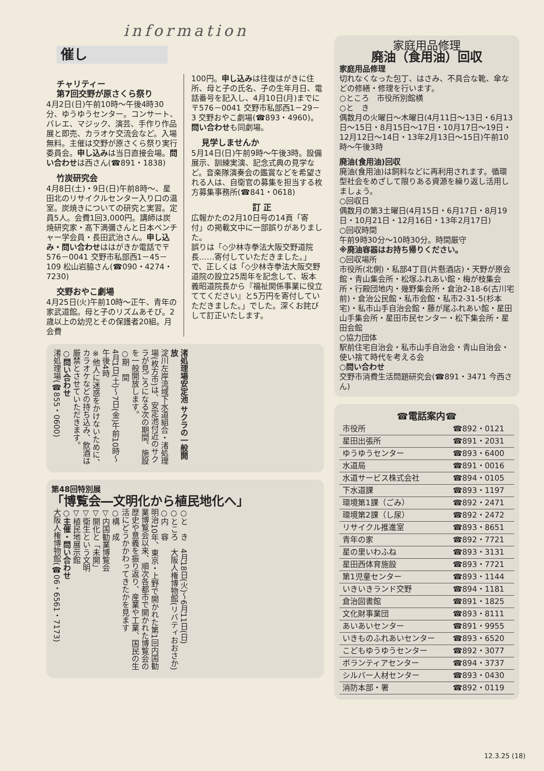information
催し
チャリティー
第7回交野が原さくら祭り
4月2日(日)午前10時～午後4時30分、ゆうゆうセンター。コンサート、バレエ、マジック、演芸、手作り作品展と即売、カラオケ交流会など。入場無料。主催は交野が原さくら祭り実行委員会。申し込みは当日直接会場。問い合わせは西さん(☎891・1838)
竹炭研究会
4月8日(土)・9日(日)午前8時～、星田北のリサイクルセンター入り口の温室。炭焼きについての研究と実習。定員5人。会費1回3,000円。講師は炭焼研究家・髙下満彌さんと日本ベンチャー学会員・長田武治さん。申し込み・問い合わせははがきか電話で〒576－0041 交野市私部西1－45－109 松山岩脇さん(☎090・4274・7230)
交野おやこ劇場
4月25日(火)午前10時～正午、青年の家武道館。母と子のリズムあそび。2歳以上の幼児とその保護者20組。月会費
100円。申し込みは往復はがきに住所、母と子の氏名、子の生年月日、電話番号を記入し、4月10日(月)までに〒576－0041 交野市私部西1－29－3 交野おやこ劇場(☎893・4960)。問い合わせも同劇場。
見学しませんか
5月14日(日)午前9時～午後3時。設備展示、訓練実演、記念式典の見学など。音楽隊演奏会の鑑賞などを希望される人は、自衛官の募集を担当する枚方募集事務所(☎841・0618)
訂 正
広報かたの2月10日号の14頁「寄付」の掲載文中に一部誤りがありました。
誤りは「◇少林寺拳法大阪交野道院長……寄付していただきました。」で、正しくは「◇少林寺拳法大阪交野道院の設立25周年を記念して、坂本義昭道院長から『福祉関係事業に役立ててください』と5万円を寄付していただきました。」でした。深くお詫びして訂正いたします。
渚処理場安定池 サクラの一般開放
淀川左岸流域下水道組合・渚処理場(枚方市)は、安定池付近のサクラが見ごろになる次の期間、施設を一般開放します。
○期　間
4月1日(土)～7日(金)午前10時～午後4時
※他人に迷惑をかけないために、カラオケなどの持ち込み、飲酒は厳禁とさせていただきます。
○問い合わせ
渚処理場(☎855・0600)
第48回特別展
「博覧会―文明化から植民地化へ」
○と　き　4月18日(火)～6月11日(日)
○ところ　大阪人権博物館(リバティおおさか)
○内　容
明治10年、東京・上野で開かれた第1回内国勧業博覧会以来、順次各都市で開かれた博覧会の歴史や意義を振り返り、産業や工業、国民の生活にどうかかわってきたかを見ます
○構　成
▽内国勧業博覧会
▽開化と「未開」
▽衛生という文明
▽植民地展示館
○主催・問い合わせ
大阪人権博物館(☎06・6561・7173)
家庭用品修理
廃油（食用油）回収
家庭用品修理
切れなくなった包丁、はさみ、不具合な靴、傘などの修繕・修理を行います。
○ところ　市役所別館横
○と　き
偶数月の火曜日～木曜日(4月11日～13日・6月13日～15日・8月15日～17日・10月17日～19日・12月12日～14日・13年2月13日～15日)午前10時～午後3時
廃油(食用油)回収
廃油(食用油)は飼料などに再利用されます。循環型社会をめざして限りある資源を繰り返し活用しましょう。
○回収日
偶数月の第3土曜日(4月15日・6月17日・8月19日・10月21日・12月16日・13年2月17日)
○回収時間
午前9時30分～10時30分。時間厳守
※廃油容器はお持ち帰りください。
○回収場所
市役所(北側)・私部4丁目(片懸酒店)・天野が原会館・青山集会所・松塚ふれあい館・梅が枝集会所・行殿団地内・幾野集会所・倉治2-18-6(古川宅前)・倉治公民館・私市会館・私市2-31-5(杉本宅)・私市山手自治会館・藤が尾ふれあい館・星田山手集会所・星田市民センター・松下集会所・星田会館
○協力団体
駅前住宅自治会・私市山手自治会・青山自治会・使い捨て時代を考える会
○問い合わせ
交野市消費生活問題研究会(☎891・3471 今西さん)
| ☎電話案内☎ | |
| --- | --- |
| 市役所 | ☎892・0121 |
| 星田出張所 | ☎891・2031 |
| ゆうゆうセンター | ☎893・6400 |
| 水道局 | ☎891・0016 |
| 水道サービス株式会社 | ☎894・0105 |
| 下水道課 | ☎893・1197 |
| 環境第1課（ごみ） | ☎892・2471 |
| 環境第2課（し尿） | ☎892・2472 |
| リサイクル推進室 | ☎893・8651 |
| 青年の家 | ☎892・7721 |
| 星の里いわふね | ☎893・3131 |
| 星田西体育施設 | ☎893・7721 |
| 第1児童センター | ☎893・1144 |
| いきいきランド交野 | ☎894・1181 |
| 倉治図書館 | ☎891・1825 |
| 文化財事業団 | ☎893・8111 |
| あいあいセンター | ☎891・9955 |
| いきものふれあいセンター | ☎893・6520 |
| こどもゆうゆうセンター | ☎892・3077 |
| ボランティアセンター | ☎894・3737 |
| シルバー人材センター | ☎893・0430 |
| 消防本部・署 | ☎892・0119 |
12.3.25 (18)